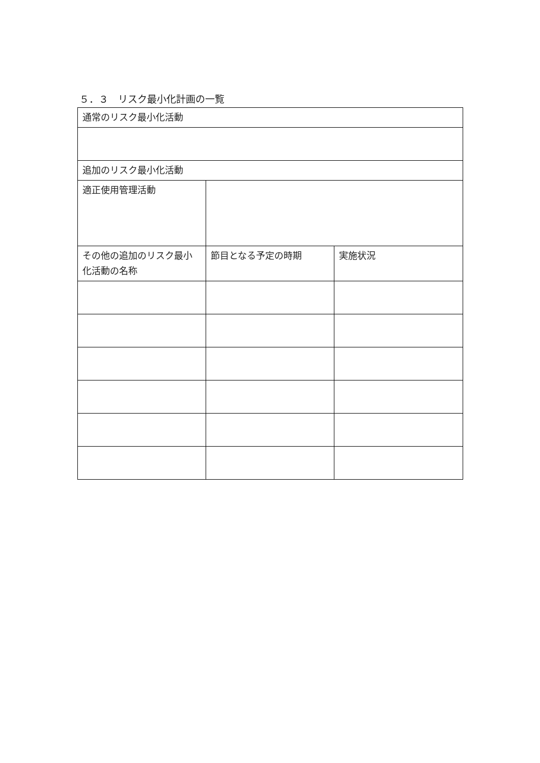５．３　リスク最小化計画の一覧
| 通常のリスク最小化活動 | | |
| --- | --- | --- |
| 追加のリスク最小化活動 | | |
| 適正使用管理活動 | | |
| その他の追加のリスク最小化活動の名称 | 節目となる予定の時期 | 実施状況 |